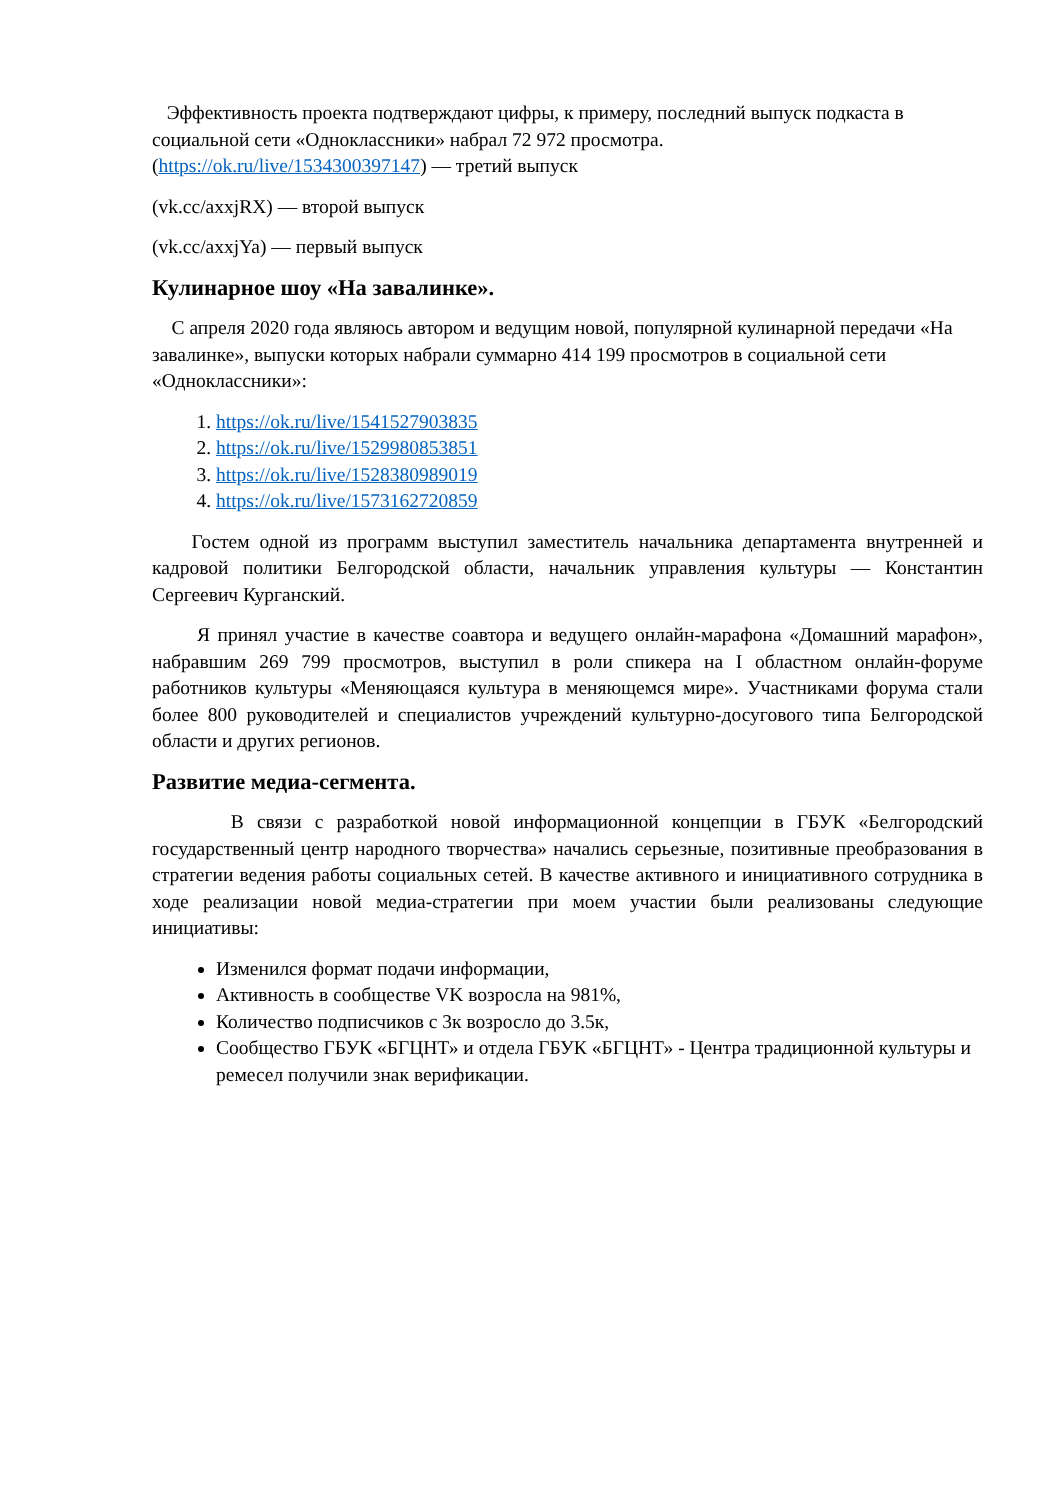Эффективность проекта подтверждают цифры, к примеру, последний выпуск подкаста в социальной сети «Одноклассники» набрал 72 972 просмотра.
(https://ok.ru/live/1534300397147) — третий выпуск
(vk.cc/axxjRX) — второй выпуск
(vk.cc/axxjYa) — первый выпуск
Кулинарное шоу «На завалинке».
С апреля 2020 года являюсь автором и ведущим новой, популярной кулинарной передачи «На завалинке», выпуски которых набрали суммарно 414 199 просмотров в социальной сети «Одноклассники»:
1. https://ok.ru/live/1541527903835
2. https://ok.ru/live/1529980853851
3. https://ok.ru/live/1528380989019
4. https://ok.ru/live/1573162720859
Гостем одной из программ выступил заместитель начальника департамента внутренней и кадровой политики Белгородской области, начальник управления культуры — Константин Сергеевич Курганский.
Я принял участие в качестве соавтора и ведущего онлайн-марафона «Домашний марафон», набравшим 269 799 просмотров, выступил в роли спикера на I областном онлайн-форуме работников культуры «Меняющаяся культура в меняющемся мире». Участниками форума стали более 800 руководителей и специалистов учреждений культурно-досугового типа Белгородской области и других регионов.
Развитие медиа-сегмента.
В связи с разработкой новой информационной концепции в ГБУК «Белгородский государственный центр народного творчества» начались серьезные, позитивные преобразования в стратегии ведения работы социальных сетей. В качестве активного и инициативного сотрудника в ходе реализации новой медиа-стратегии при моем участии были реализованы следующие инициативы:
Изменился формат подачи информации,
Активность в сообществе VK возросла на 981%,
Количество подписчиков с 3к возросло до 3.5к,
Сообщество ГБУК «БГЦНТ» и отдела ГБУК «БГЦНТ» - Центра традиционной культуры и ремесел получили знак верификации.